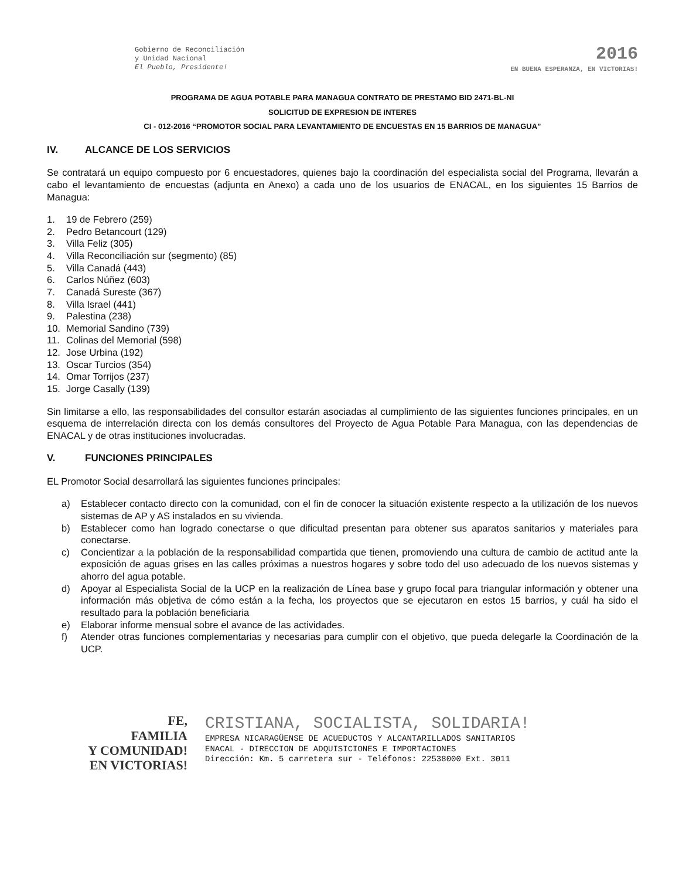Gobierno de Reconciliación
y Unidad Nacional
El Pueblo, Presidente!
2016
EN BUENA ESPERANZA, EN VICTORIAS!
PROGRAMA DE AGUA POTABLE PARA MANAGUA CONTRATO DE PRESTAMO BID 2471-BL-NI
SOLICITUD DE EXPRESION DE INTERES
CI - 012-2016 “PROMOTOR SOCIAL PARA LEVANTAMIENTO DE ENCUESTAS EN 15 BARRIOS DE MANAGUA”
IV. ALCANCE DE LOS SERVICIOS
Se contratará un equipo compuesto por 6 encuestadores, quienes bajo la coordinación del especialista social del Programa, llevarán a cabo el levantamiento de encuestas (adjunta en Anexo) a cada uno de los usuarios de ENACAL, en los siguientes 15 Barrios de Managua:
1. 19 de Febrero (259)
2. Pedro Betancourt (129)
3. Villa Feliz (305)
4. Villa Reconciliación sur (segmento) (85)
5. Villa Canadá (443)
6. Carlos Núñez (603)
7. Canadá Sureste (367)
8. Villa Israel (441)
9. Palestina (238)
10. Memorial Sandino (739)
11. Colinas del Memorial (598)
12. Jose Urbina (192)
13. Oscar Turcios (354)
14. Omar Torrijos (237)
15. Jorge Casally (139)
Sin limitarse a ello, las responsabilidades del consultor estarán asociadas al cumplimiento de las siguientes funciones principales, en un esquema de interrelación directa con los demás consultores del Proyecto de Agua Potable Para Managua, con las dependencias de ENACAL y de otras instituciones involucradas.
V. FUNCIONES PRINCIPALES
EL Promotor Social desarrollará las siguientes funciones principales:
a) Establecer contacto directo con la comunidad, con el fin de conocer la situación existente respecto a la utilización de los nuevos sistemas de AP y AS instalados en su vivienda.
b) Establecer como han logrado conectarse o que dificultad presentan para obtener sus aparatos sanitarios y materiales para conectarse.
c) Concientizar a la población de la responsabilidad compartida que tienen, promoviendo una cultura de cambio de actitud ante la exposición de aguas grises en las calles próximas a nuestros hogares y sobre todo del uso adecuado de los nuevos sistemas y ahorro del agua potable.
d) Apoyar al Especialista Social de la UCP en la realización de Línea base y grupo focal para triangular información y obtener una información más objetiva de cómo están a la fecha, los proyectos que se ejecutaron en estos 15 barrios, y cuál ha sido el resultado para la población beneficiaria
e) Elaborar informe mensual sobre el avance de las actividades.
f) Atender otras funciones complementarias y necesarias para cumplir con el objetivo, que pueda delegarle la Coordinación de la UCP.
FE,
FAMILIA
Y COMUNIDAD!
EN VICTORIAS!
CRISTIANA, SOCIALISTA, SOLIDARIA!
EMPRESA NICARAGÜENSE DE ACUEDUCTOS Y ALCANTARILLADOS SANITARIOS
ENACAL - DIRECCION DE ADQUISICIONES E IMPORTACIONES
Dirección: Km. 5 carretera sur - Teléfonos: 22538000 Ext. 3011